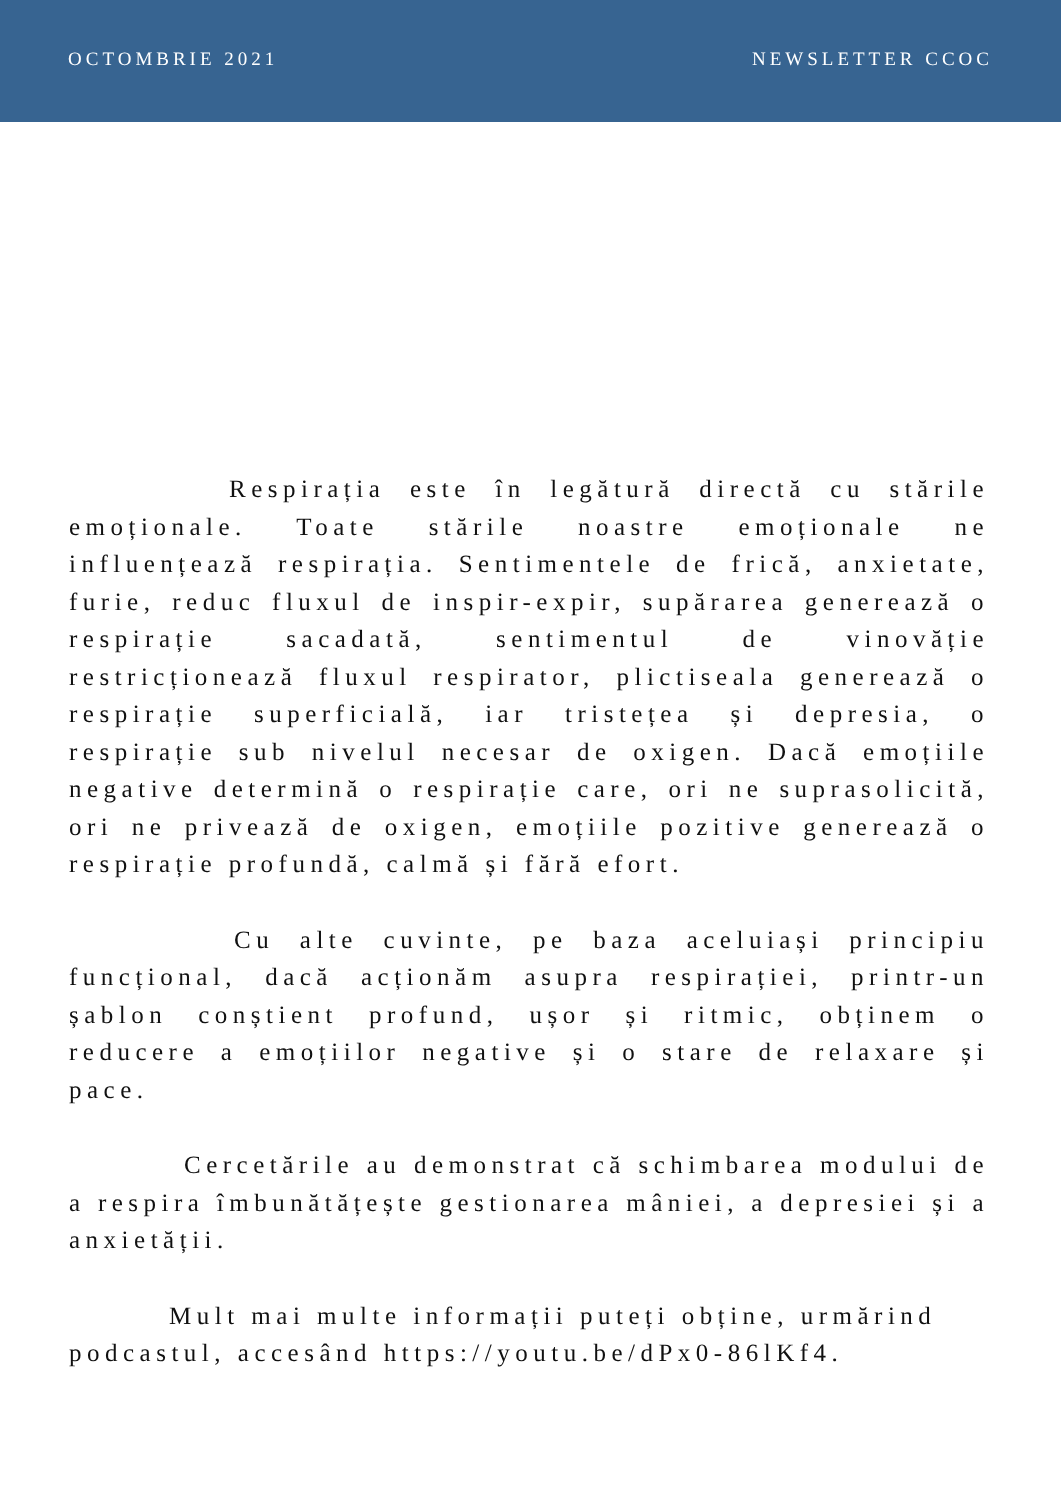OCTOMBRIE 2021 NEWSLETTER CCOC
Respirația este în legătură directă cu stările emoționale. Toate stările noastre emoționale ne influențează respirația. Sentimentele de frică, anxietate, furie, reduc fluxul de inspir-expir, supărarea generează o respirație sacadată, sentimentul de vinovăție restricționează fluxul respirator, plictiseala generează o respirație superficială, iar tristețea și depresia, o respirație sub nivelul necesar de oxigen. Dacă emoțiile negative determină o respirație care, ori ne suprasolicită, ori ne privează de oxigen, emoțiile pozitive generează o respirație profundă, calmă și fără efort.
Cu alte cuvinte, pe baza aceluiași principiu funcțional, dacă acționăm asupra respirației, printr-un șablon conștient profund, ușor și ritmic, obținem o reducere a emoțiilor negative și o stare de relaxare și pace.
Cercetările au demonstrat că schimbarea modului de a respira îmbunătățește gestionarea mâniei, a depresiei și a anxietății.
Mult mai multe informații puteți obține, urmărind podcastul, accesând https://youtu.be/dPx0-86lKf4.